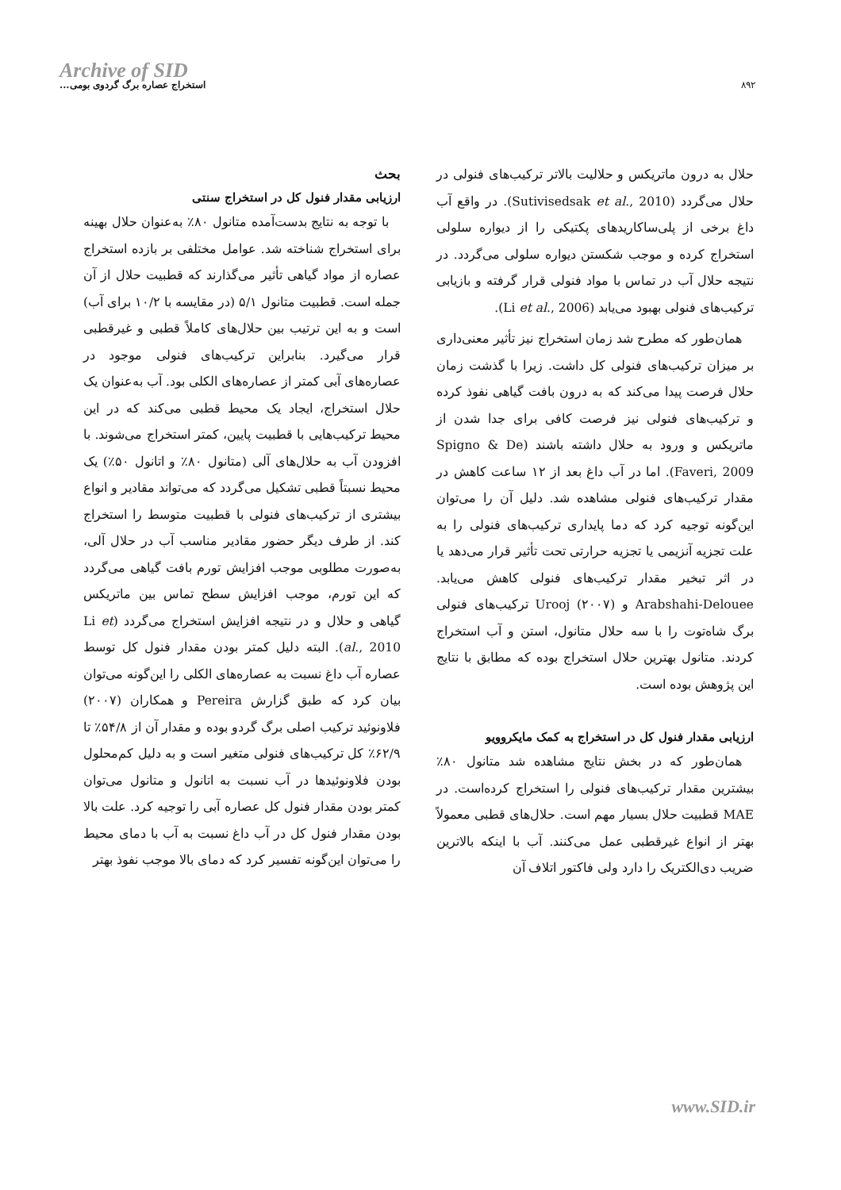Archive of SID
استخراج عصاره برگ گردوی بومی...
۸۹۲
بحث
ارزیابی مقدار فنول کل در استخراج سنتی
با توجه به نتایج بدست‌آمده متانول ۸۰٪ به‌عنوان حلال بهینه برای استخراج شناخته شد. عوامل مختلفی بر بازده استخراج عصاره از مواد گیاهی تأثیر می‌گذارند که قطبیت حلال از آن جمله است. قطبیت متانول ۵/۱ (در مقایسه با ۱۰/۲ برای آب) است و به این ترتیب بین حلال‌های کاملاً قطبی و غیرقطبی قرار می‌گیرد. بنابراین ترکیب‌های فنولی موجود در عصاره‌های آبی کمتر از عصاره‌های الکلی بود. آب به‌عنوان یک حلال استخراج، ایجاد یک محیط قطبی می‌کند که در این محیط ترکیب‌هایی با قطبیت پایین، کمتر استخراج می‌شوند. با افزودن آب به حلال‌های آلی (متانول ۸۰٪ و اتانول ۵۰٪) یک محیط نسبتاً قطبی تشکیل می‌گردد که می‌تواند مقادیر و انواع بیشتری از ترکیب‌های فنولی با قطبیت متوسط را استخراج کند. از طرف دیگر حضور مقادیر مناسب آب در حلال آلی، به‌صورت مطلوبی موجب افزایش تورم بافت گیاهی می‌گردد که این تورم، موجب افزایش سطح تماس بین ماتریکس گیاهی و حلال و در نتیجه افزایش استخراج می‌گردد (Li et al., 2010). البته دلیل کمتر بودن مقدار فنول کل توسط عصاره آب داغ نسبت به عصاره‌های الکلی را این‌گونه می‌توان بیان کرد که طبق گزارش Pereira و همکاران (۲۰۰۷) فلاونوئید ترکیب اصلی برگ گردو بوده و مقدار آن از ۵۴/۸٪ تا ۶۲/۹٪ کل ترکیب‌های فنولی متغیر است و به دلیل کم‌محلول بودن فلاونوئیدها در آب نسبت به اتانول و متانول می‌توان کمتر بودن مقدار فنول کل عصاره آبی را توجیه کرد. علت بالا بودن مقدار فنول کل در آب داغ نسبت به آب با دمای محیط را می‌توان این‌گونه تفسیر کرد که دمای بالا موجب نفوذ بهتر
حلال به درون ماتریکس و حلالیت بالاتر ترکیب‌های فنولی در حلال می‌گردد (Sutivisedsak et al., 2010). در واقع آب داغ برخی از پلی‌ساکاریدهای پکتیکی را از دیواره سلولی استخراج کرده و موجب شکستن دیواره سلولی می‌گردد. در نتیجه حلال آب در تماس با مواد فنولی قرار گرفته و بازیابی ترکیب‌های فنولی بهبود می‌یابد (Li et al., 2006).
همان‌طور که مطرح شد زمان استخراج نیز تأثیر معنی‌داری بر میزان ترکیب‌های فنولی کل داشت. زیرا با گذشت زمان حلال فرصت پیدا می‌کند که به درون بافت گیاهی نفوذ کرده و ترکیب‌های فنولی نیز فرصت کافی برای جدا شدن از ماتریکس و ورود به حلال داشته باشند (Spigno & De Faveri, 2009). اما در آب داغ بعد از ۱۲ ساعت کاهش در مقدار ترکیب‌های فنولی مشاهده شد. دلیل آن را می‌توان این‌گونه توجیه کرد که دما پایداری ترکیب‌های فنولی را به علت تجزیه آنزیمی یا تجزیه حرارتی تحت تأثیر قرار می‌دهد یا در اثر تبخیر مقدار ترکیب‌های فنولی کاهش می‌یابد. Arabshahi-Delouee و Urooj (۲۰۰۷) ترکیب‌های فنولی برگ شاه‌توت را با سه حلال متانول، استن و آب استخراج کردند. متانول بهترین حلال استخراج بوده که مطابق با نتایج این پژوهش بوده است.
ارزیابی مقدار فنول کل در استخراج به کمک مایکروویو
همان‌طور که در بخش نتایج مشاهده شد متانول ۸۰٪ بیشترین مقدار ترکیب‌های فنولی را استخراج کرده‌است. در MAE قطبیت حلال بسیار مهم است. حلال‌های قطبی معمولاً بهتر از انواع غیرقطبی عمل می‌کنند. آب با اینکه بالاترین ضریب دی‌الکتریک را دارد ولی فاکتور اتلاف آن
www.SID.ir